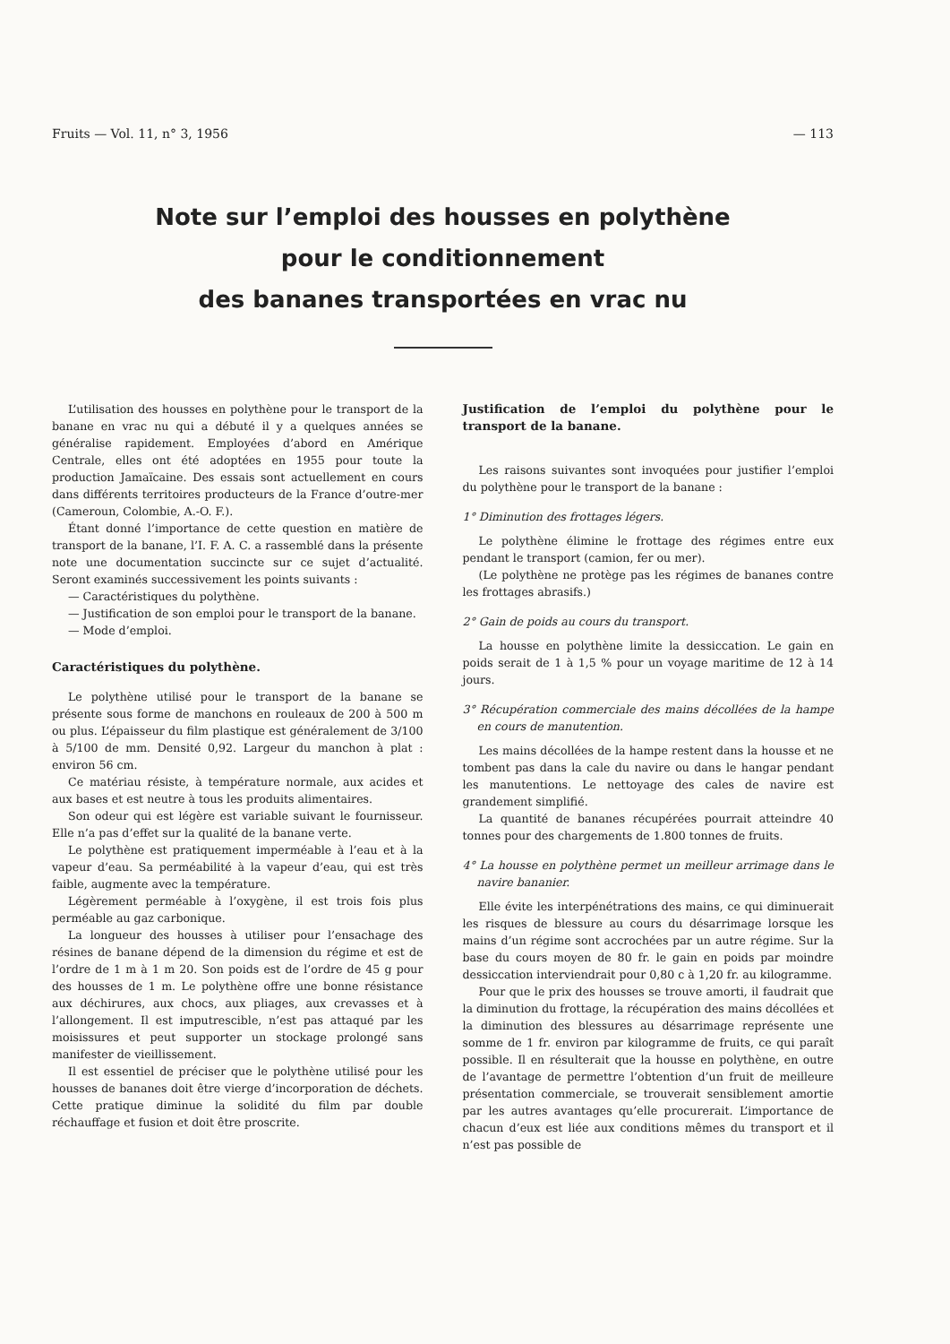Fruits — Vol. 11, n° 3, 1956 — 113
Note sur l’emploi des housses en polythène
pour le conditionnement
des bananes transportées en vrac nu
L’utilisation des housses en polythène pour le transport de la banane en vrac nu qui a débuté il y a quelques années se généralise rapidement. Employées d’abord en Amérique Centrale, elles ont été adoptées en 1955 pour toute la production Jamaïcaine. Des essais sont actuellement en cours dans différents territoires producteurs de la France d’outre-mer (Cameroun, Colombie, A.-O. F.).
Étant donné l’importance de cette question en matière de transport de la banane, l’I. F. A. C. a rassemblé dans la présente note une documentation succincte sur ce sujet d’actualité. Seront examinés successivement les points suivants :
— Caractéristiques du polythène.
— Justification de son emploi pour le transport de la banane.
— Mode d’emploi.
Caractéristiques du polythène.
Le polythène utilisé pour le transport de la banane se présente sous forme de manchons en rouleaux de 200 à 500 m ou plus. L’épaisseur du film plastique est généralement de 3/100 à 5/100 de mm. Densité 0,92. Largeur du manchon à plat : environ 56 cm.
Ce matériau résiste, à température normale, aux acides et aux bases et est neutre à tous les produits alimentaires.
Son odeur qui est légère est variable suivant le fournisseur. Elle n’a pas d’effet sur la qualité de la banane verte.
Le polythène est pratiquement imperméable à l’eau et à la vapeur d’eau. Sa perméabilité à la vapeur d’eau, qui est très faible, augmente avec la température.
Légèrement perméable à l’oxygène, il est trois fois plus perméable au gaz carbonique.
La longueur des housses à utiliser pour l’ensachage des résines de banane dépend de la dimension du régime et est de l’ordre de 1 m à 1 m 20. Son poids est de l’ordre de 45 g pour des housses de 1 m. Le polythène offre une bonne résistance aux déchirures, aux chocs, aux pliages, aux crevasses et à l’allongement. Il est imputrescible, n’est pas attaqué par les moisissures et peut supporter un stockage prolongé sans manifester de vieillissement.
Il est essentiel de préciser que le polythène utilisé pour les housses de bananes doit être vierge d’incorporation de déchets. Cette pratique diminue la solidité du film par double réchauffage et fusion et doit être proscrite.
Justification de l’emploi du polythène pour le transport de la banane.
Les raisons suivantes sont invoquées pour justifier l’emploi du polythène pour le transport de la banane :
1° Diminution des frottages légers.
Le polythène élimine le frottage des régimes entre eux pendant le transport (camion, fer ou mer).
(Le polythène ne protège pas les régimes de bananes contre les frottages abrasifs.)
2° Gain de poids au cours du transport.
La housse en polythène limite la dessiccation. Le gain en poids serait de 1 à 1,5 % pour un voyage maritime de 12 à 14 jours.
3° Récupération commerciale des mains décollées de la hampe en cours de manutention.
Les mains décollées de la hampe restent dans la housse et ne tombent pas dans la cale du navire ou dans le hangar pendant les manutentions. Le nettoyage des cales de navire est grandement simplifié.
La quantité de bananes récupérées pourrait atteindre 40 tonnes pour des chargements de 1.800 tonnes de fruits.
4° La housse en polythène permet un meilleur arrimage dans le navire bananier.
Elle évite les interpénétrations des mains, ce qui diminuerait les risques de blessure au cours du désarrimage lorsque les mains d’un régime sont accrochées par un autre régime. Sur la base du cours moyen de 80 fr. le gain en poids par moindre dessiccation interviendrait pour 0,80 c à 1,20 fr. au kilogramme.
Pour que le prix des housses se trouve amorti, il faudrait que la diminution du frottage, la récupération des mains décollées et la diminution des blessures au désarrimage représente une somme de 1 fr. environ par kilogramme de fruits, ce qui paraît possible. Il en résulterait que la housse en polythène, en outre de l’avantage de permettre l’obtention d’un fruit de meilleure présentation commerciale, se trouverait sensiblement amortie par les autres avantages qu’elle procurerait. L’importance de chacun d’eux est liée aux conditions mêmes du transport et il n’est pas possible de